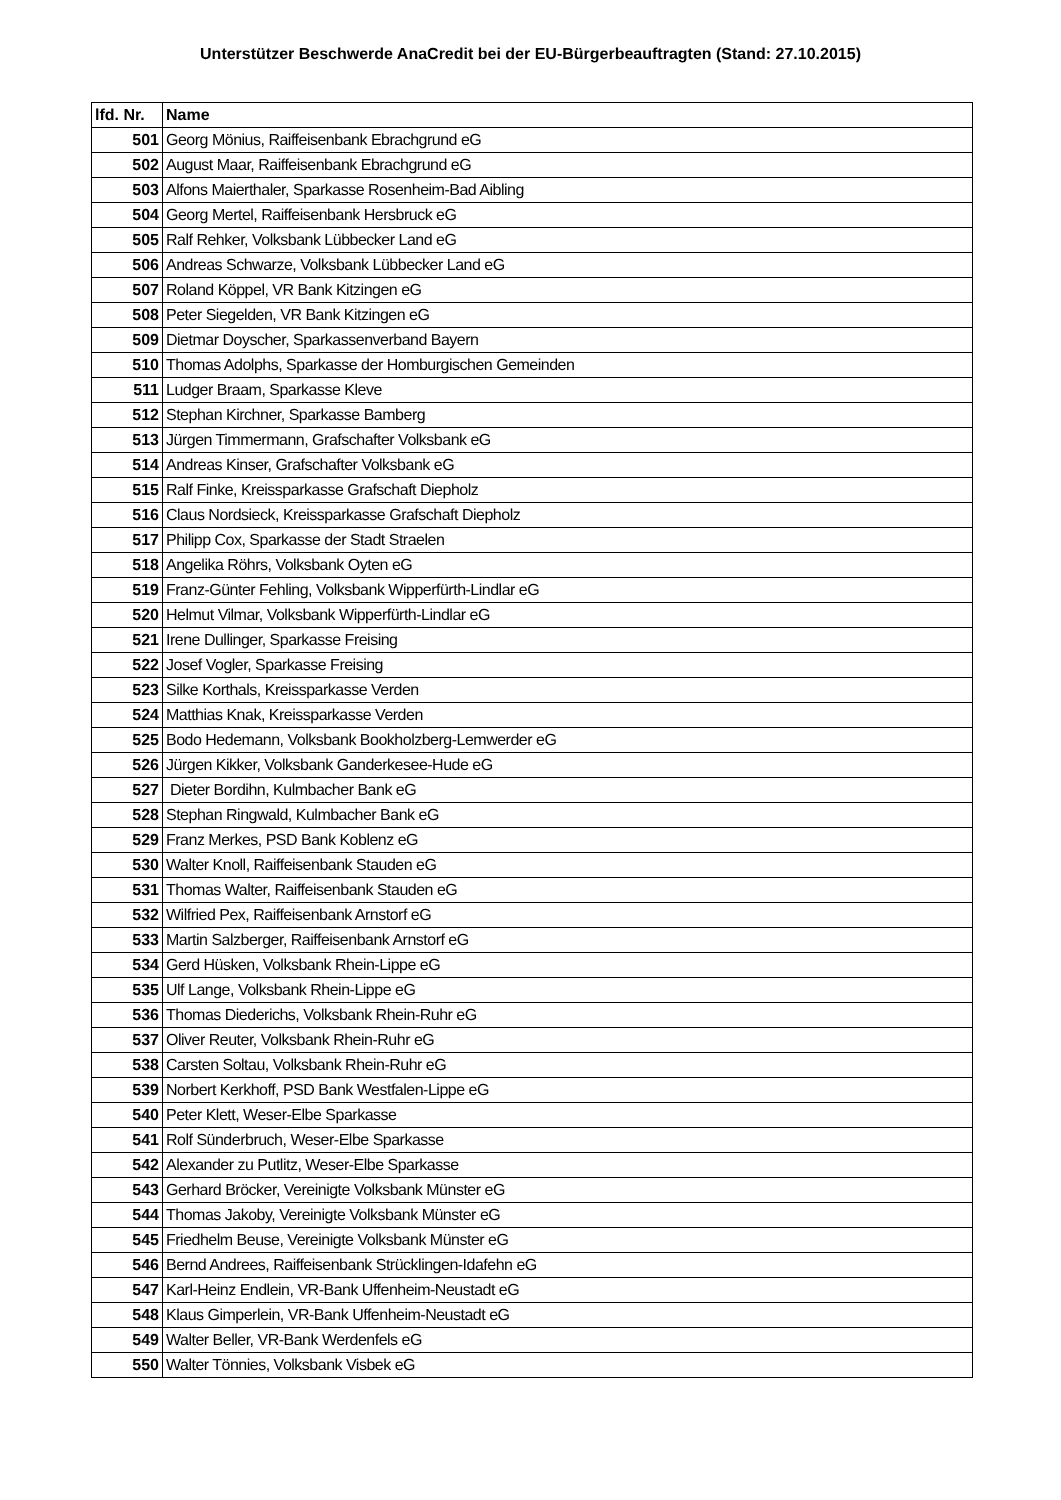Unterstützer Beschwerde AnaCredit bei der EU-Bürgerbeauftragten (Stand: 27.10.2015)
| lfd. Nr. | Name |
| --- | --- |
| 501 | Georg Mönius, Raiffeisenbank Ebrachgrund eG |
| 502 | August Maar, Raiffeisenbank Ebrachgrund eG |
| 503 | Alfons Maierthaler, Sparkasse Rosenheim-Bad Aibling |
| 504 | Georg Mertel, Raiffeisenbank Hersbruck eG |
| 505 | Ralf Rehker, Volksbank Lübbecker Land eG |
| 506 | Andreas Schwarze, Volksbank Lübbecker Land eG |
| 507 | Roland Köppel, VR Bank Kitzingen eG |
| 508 | Peter Siegelden, VR Bank Kitzingen eG |
| 509 | Dietmar Doyscher, Sparkassenverband Bayern |
| 510 | Thomas Adolphs, Sparkasse der Homburgischen Gemeinden |
| 511 | Ludger Braam, Sparkasse Kleve |
| 512 | Stephan Kirchner, Sparkasse Bamberg |
| 513 | Jürgen Timmermann, Grafschafter Volksbank eG |
| 514 | Andreas Kinser, Grafschafter Volksbank eG |
| 515 | Ralf Finke, Kreissparkasse Grafschaft Diepholz |
| 516 | Claus Nordsieck, Kreissparkasse Grafschaft Diepholz |
| 517 | Philipp Cox, Sparkasse der Stadt Straelen |
| 518 | Angelika Röhrs, Volksbank Oyten eG |
| 519 | Franz-Günter Fehling, Volksbank Wipperfürth-Lindlar eG |
| 520 | Helmut Vilmar, Volksbank Wipperfürth-Lindlar eG |
| 521 | Irene Dullinger, Sparkasse Freising |
| 522 | Josef Vogler, Sparkasse Freising |
| 523 | Silke Korthals, Kreissparkasse Verden |
| 524 | Matthias Knak, Kreissparkasse Verden |
| 525 | Bodo Hedemann, Volksbank Bookholzberg-Lemwerder eG |
| 526 | Jürgen Kikker, Volksbank Ganderkesee-Hude eG |
| 527 | Dieter Bordihn, Kulmbacher Bank eG |
| 528 | Stephan Ringwald, Kulmbacher Bank eG |
| 529 | Franz Merkes, PSD Bank Koblenz eG |
| 530 | Walter Knoll, Raiffeisenbank Stauden eG |
| 531 | Thomas Walter, Raiffeisenbank Stauden eG |
| 532 | Wilfried Pex, Raiffeisenbank Arnstorf eG |
| 533 | Martin Salzberger, Raiffeisenbank Arnstorf eG |
| 534 | Gerd Hüsken, Volksbank Rhein-Lippe eG |
| 535 | Ulf Lange, Volksbank Rhein-Lippe eG |
| 536 | Thomas Diederichs, Volksbank Rhein-Ruhr eG |
| 537 | Oliver Reuter, Volksbank Rhein-Ruhr eG |
| 538 | Carsten Soltau, Volksbank Rhein-Ruhr eG |
| 539 | Norbert Kerkhoff, PSD Bank Westfalen-Lippe eG |
| 540 | Peter Klett, Weser-Elbe Sparkasse |
| 541 | Rolf Sünderbruch, Weser-Elbe Sparkasse |
| 542 | Alexander zu Putlitz, Weser-Elbe Sparkasse |
| 543 | Gerhard Bröcker, Vereinigte Volksbank Münster eG |
| 544 | Thomas Jakoby, Vereinigte Volksbank Münster eG |
| 545 | Friedhelm Beuse, Vereinigte Volksbank Münster eG |
| 546 | Bernd Andrees, Raiffeisenbank Strücklingen-Idafehn eG |
| 547 | Karl-Heinz Endlein, VR-Bank Uffenheim-Neustadt eG |
| 548 | Klaus Gimperlein, VR-Bank Uffenheim-Neustadt eG |
| 549 | Walter Beller, VR-Bank Werdenfels eG |
| 550 | Walter Tönnies, Volksbank Visbek eG |